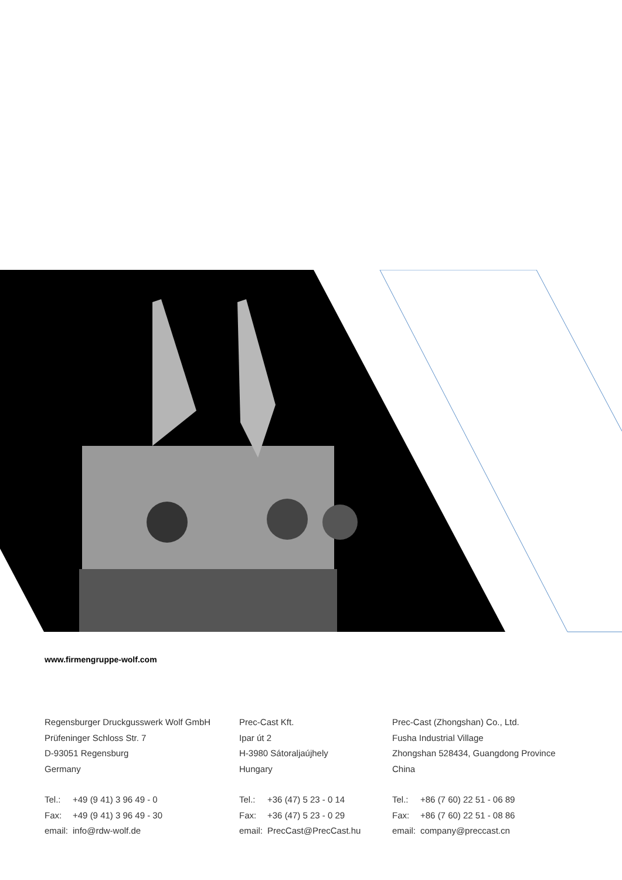www.firmengruppe-wolf.com
Regensburger Druckgusswerk Wolf GmbH
Prüfeninger Schloss Str. 7
D-93051 Regensburg
Germany
| Tel.: | +49 (9 41) 3 96 49 - 0 |
| Fax: | +49 (9 41) 3 96 49 - 30 |
| email: | info@rdw-wolf.de |
Prec-Cast Kft.
Ipar út 2
H-3980 Sátoraljaújhely
Hungary
| Tel.: | +36 (47) 5 23 - 0 14 |
| Fax: | +36 (47) 5 23 - 0 29 |
| email: | PrecCast@PrecCast.hu |
Prec-Cast (Zhongshan) Co., Ltd.
Fusha Industrial Village
Zhongshan 528434, Guangdong Province
China
| Tel.: | +86 (7 60) 22 51 - 06 89 |
| Fax: | +86 (7 60) 22 51 - 08 86 |
| email: | company@preccast.cn |